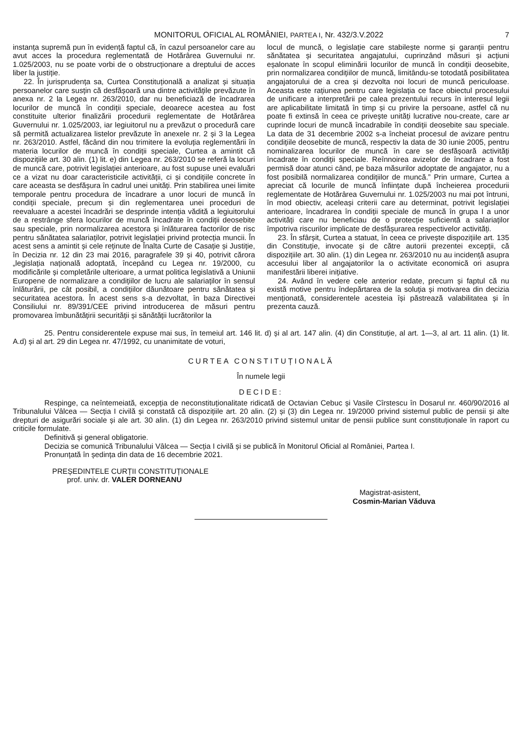MONITORUL OFICIAL AL ROMÂNIEI, PARTEA I, Nr. 432/3.V.2022
7
instanța supremă pun în evidență faptul că, în cazul persoanelor care au avut acces la procedura reglementată de Hotărârea Guvernului nr. 1.025/2003, nu se poate vorbi de o obstrucționare a dreptului de acces liber la justiție.
22. În jurisprudența sa, Curtea Constituțională a analizat și situația persoanelor care susțin că desfășoară una dintre activitățile prevăzute în anexa nr. 2 la Legea nr. 263/2010, dar nu beneficiază de încadrarea locurilor de muncă în condiții speciale, deoarece acestea au fost constituite ulterior finalizării procedurii reglementate de Hotărârea Guvernului nr. 1.025/2003, iar legiuitorul nu a prevăzut o procedură care să permită actualizarea listelor prevăzute în anexele nr. 2 și 3 la Legea nr. 263/2010. Astfel, făcând din nou trimitere la evoluția reglementării în materia locurilor de muncă în condiții speciale, Curtea a amintit că dispozițiile art. 30 alin. (1) lit. e) din Legea nr. 263/2010 se referă la locuri de muncă care, potrivit legislației anterioare, au fost supuse unei evaluări ce a vizat nu doar caracteristicile activității, ci și condițiile concrete în care aceasta se desfășura în cadrul unei unități. Prin stabilirea unei limite temporale pentru procedura de încadrare a unor locuri de muncă în condiții speciale, precum și din reglementarea unei proceduri de reevaluare a acestei încadrări se desprinde intenția vădită a legiuitorului de a restrânge sfera locurilor de muncă încadrate în condiții deosebite sau speciale, prin normalizarea acestora și înlăturarea factorilor de risc pentru sănătatea salariaților, potrivit legislației privind protecția muncii. În acest sens a amintit și cele reținute de Înalta Curte de Casație și Justiție, în Decizia nr. 12 din 23 mai 2016, paragrafele 39 și 40, potrivit cărora „legislația națională adoptată, începând cu Legea nr. 19/2000, cu modificările și completările ulterioare, a urmat politica legislativă a Uniunii Europene de normalizare a condițiilor de lucru ale salariaților în sensul înlăturării, pe cât posibil, a condițiilor dăunătoare pentru sănătatea și securitatea acestora. În acest sens s-a dezvoltat, în baza Directivei Consiliului nr. 89/391/CEE privind introducerea de măsuri pentru promovarea îmbunătățirii securității și sănătății lucrătorilor la
locul de muncă, o legislație care stabilește norme și garanții pentru sănătatea și securitatea angajatului, cuprinzând măsuri și acțiuni eșalonate în scopul eliminării locurilor de muncă în condiții deosebite, prin normalizarea condițiilor de muncă, limitându-se totodată posibilitatea angajatorului de a crea și dezvolta noi locuri de muncă periculoase. Aceasta este rațiunea pentru care legislația ce face obiectul procesului de unificare a interpretării pe calea prezentului recurs în interesul legii are aplicabilitate limitată în timp și cu privire la persoane, astfel că nu poate fi extinsă în ceea ce privește unități lucrative nou-create, care ar cuprinde locuri de muncă încadrabile în condiții deosebite sau speciale. La data de 31 decembrie 2002 s-a încheiat procesul de avizare pentru condițiile deosebite de muncă, respectiv la data de 30 iunie 2005, pentru nominalizarea locurilor de muncă în care se desfășoară activități încadrate în condiții speciale. Reînnoirea avizelor de încadrare a fost permisă doar atunci când, pe baza măsurilor adoptate de angajator, nu a fost posibilă normalizarea condițiilor de muncă.” Prin urmare, Curtea a apreciat că locurile de muncă înființate după încheierea procedurii reglementate de Hotărârea Guvernului nr. 1.025/2003 nu mai pot întruni, în mod obiectiv, aceleași criterii care au determinat, potrivit legislației anterioare, încadrarea în condiții speciale de muncă în grupa I a unor activități care nu beneficiau de o protecție suficientă a salariaților împotriva riscurilor implicate de desfășurarea respectivelor activități.
23. În sfârșit, Curtea a statuat, în ceea ce privește dispozițiile art. 135 din Constituție, invocate și de către autorii prezentei excepții, că dispozițiile art. 30 alin. (1) din Legea nr. 263/2010 nu au incidență asupra accesului liber al angajatorilor la o activitate economică ori asupra manifestării liberei inițiative.
24. Având în vedere cele anterior redate, precum și faptul că nu există motive pentru îndepărtarea de la soluția și motivarea din decizia menționată, considerentele acesteia își păstrează valabilitatea și în prezenta cauză.
25. Pentru considerentele expuse mai sus, în temeiul art. 146 lit. d) și al art. 147 alin. (4) din Constituție, al art. 1—3, al art. 11 alin. (1) lit. A.d) și al art. 29 din Legea nr. 47/1992, cu unanimitate de voturi,
CURTEA CONSTITUȚIONALĂ
În numele legii
DECIDE:
Respinge, ca neîntemeiată, excepția de neconstituționalitate ridicată de Octavian Cebuc și Vasile Cîrstescu în Dosarul nr. 460/90/2016 al Tribunalului Vâlcea — Secția I civilă și constată că dispozițiile art. 20 alin. (2) și (3) din Legea nr. 19/2000 privind sistemul public de pensii și alte drepturi de asigurări sociale și ale art. 30 alin. (1) din Legea nr. 263/2010 privind sistemul unitar de pensii publice sunt constituționale în raport cu criticile formulate.
Definitivă și general obligatorie.
Decizia se comunică Tribunalului Vâlcea — Secția I civilă și se publică în Monitorul Oficial al României, Partea I.
Pronunțată în ședința din data de 16 decembrie 2021.
PREȘEDINTELE CURȚII CONSTITUȚIONALE
prof. univ. dr. VALER DORNEANU
Magistrat-asistent,
Cosmin-Marian Văduva